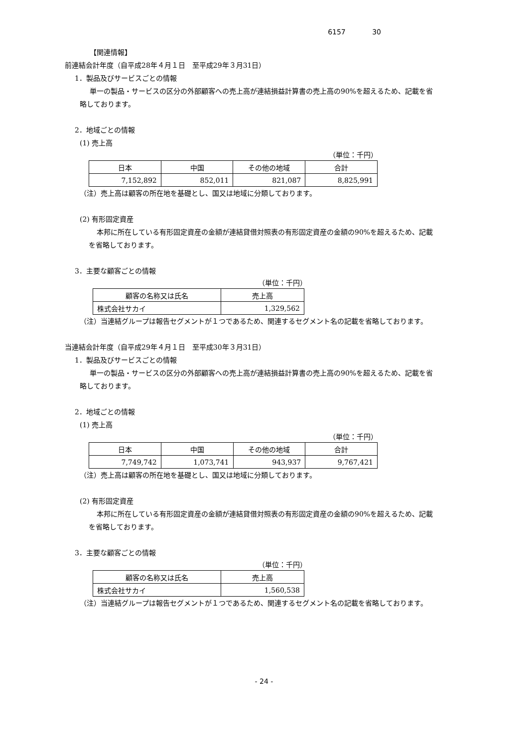6157 30
【関連情報】
前連結会計年度（自平成28年４月１日　至平成29年３月31日）
1．製品及びサービスごとの情報
単一の製品・サービスの区分の外部顧客への売上高が連結損益計算書の売上高の90%を超えるため、記載を省
略しております。
2．地域ごとの情報
(1) 売上高
（単位：千円）
| 日本 | 中国 | その他の地域 | 合計 |
| 7,152,892 | 852,011 | 821,087 | 8,825,991 |
（注）売上高は顧客の所在地を基礎とし、国又は地域に分類しております。
(2) 有形固定資産
本邦に所在している有形固定資産の金額が連結貸借対照表の有形固定資産の金額の90%を超えるため、記載
を省略しております。
3．主要な顧客ごとの情報
（単位：千円）
| 顧客の名称又は氏名 | 売上高 |
| 株式会社サカイ | 1,329,562 |
（注）当連結グループは報告セグメントが１つであるため、関連するセグメント名の記載を省略しております。
当連結会計年度（自平成29年４月１日　至平成30年３月31日）
1．製品及びサービスごとの情報
単一の製品・サービスの区分の外部顧客への売上高が連結損益計算書の売上高の90%を超えるため、記載を省
略しております。
2．地域ごとの情報
(1) 売上高
（単位：千円）
| 日本 | 中国 | その他の地域 | 合計 |
| 7,749,742 | 1,073,741 | 943,937 | 9,767,421 |
（注）売上高は顧客の所在地を基礎とし、国又は地域に分類しております。
(2) 有形固定資産
本邦に所在している有形固定資産の金額が連結貸借対照表の有形固定資産の金額の90%を超えるため、記載
を省略しております。
3．主要な顧客ごとの情報
（単位：千円）
| 顧客の名称又は氏名 | 売上高 |
| 株式会社サカイ | 1,560,538 |
（注）当連結グループは報告セグメントが１つであるため、関連するセグメント名の記載を省略しております。
- 24 -